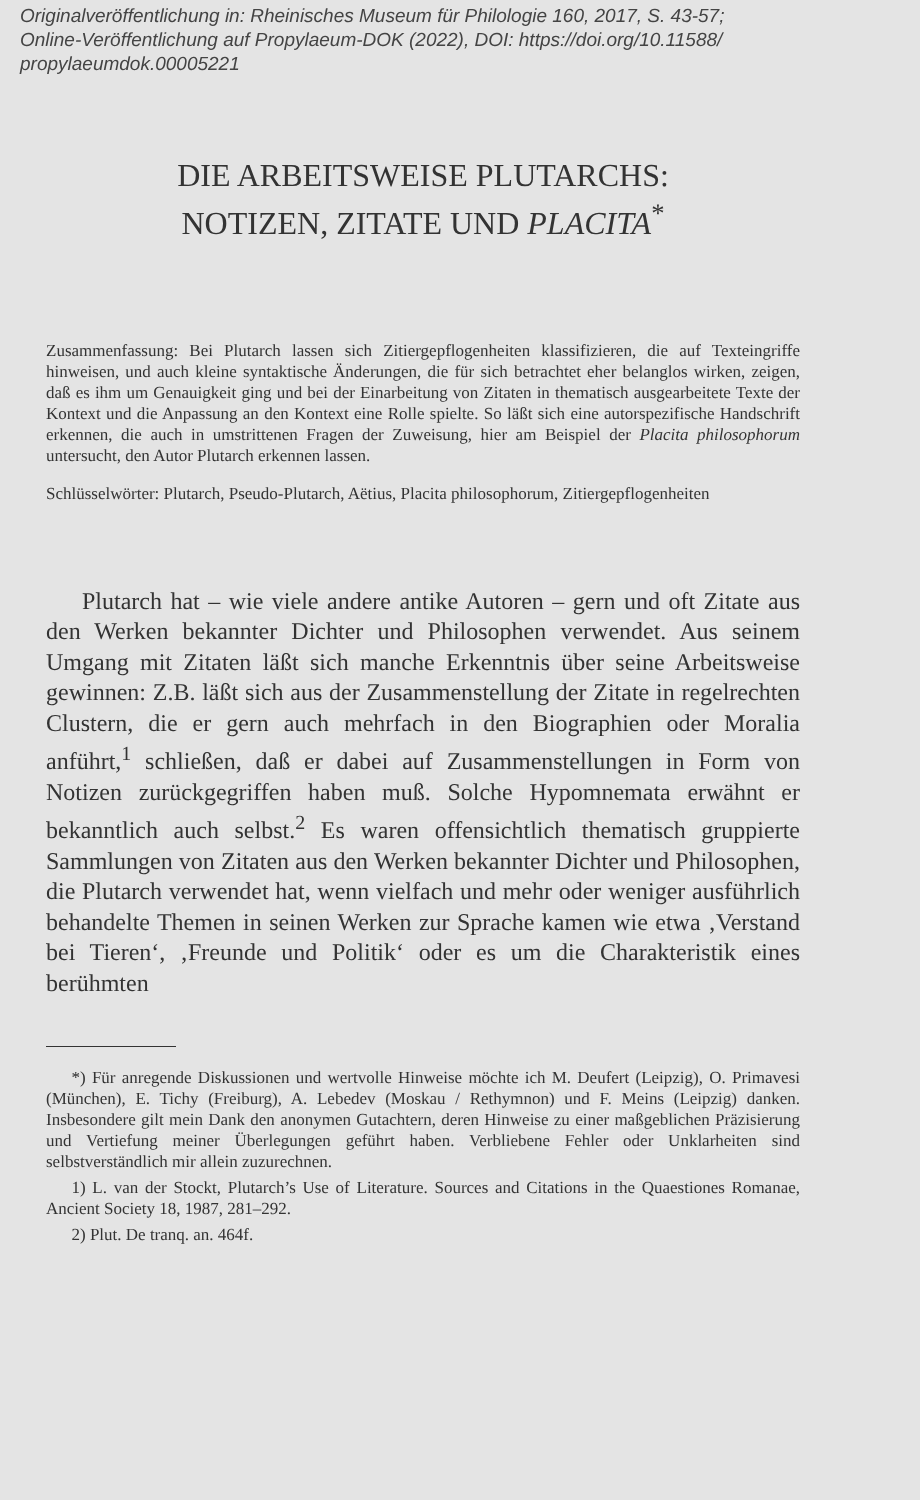Originalveröffentlichung in: Rheinisches Museum für Philologie 160, 2017, S. 43-57;
Online-Veröffentlichung auf Propylaeum-DOK (2022), DOI: https://doi.org/10.11588/
propylaeumdok.00005221
DIE ARBEITSWEISE PLUTARCHS:
NOTIZEN, ZITATE UND PLACITA<sup>*</sup>
Zusammenfassung: Bei Plutarch lassen sich Zitiergepflogenheiten klassifizieren, die auf Texteingriffe hinweisen, und auch kleine syntaktische Änderungen, die für sich betrachtet eher belanglos wirken, zeigen, daß es ihm um Genauigkeit ging und bei der Einarbeitung von Zitaten in thematisch ausgearbeitete Texte der Kontext und die Anpassung an den Kontext eine Rolle spielte. So läßt sich eine autorspezifische Handschrift erkennen, die auch in umstrittenen Fragen der Zuweisung, hier am Beispiel der Placita philosophorum untersucht, den Autor Plutarch erkennen lassen.
Schlüsselwörter: Plutarch, Pseudo-Plutarch, Aëtius, Placita philosophorum, Zitiergepflogenheiten
  Plutarch hat – wie viele andere antike Autoren – gern und oft Zitate aus den Werken bekannter Dichter und Philosophen verwendet. Aus seinem Umgang mit Zitaten läßt sich manche Erkenntnis über seine Arbeitsweise gewinnen: Z.B. läßt sich aus der Zusammenstellung der Zitate in regelrechten Clustern, die er gern auch mehrfach in den Biographien oder Moralia anführt,<sup>1</sup> schließen, daß er dabei auf Zusammenstellungen in Form von Notizen zurückgegriffen haben muß. Solche Hypomnemata erwähnt er bekanntlich auch selbst.<sup>2</sup> Es waren offensichtlich thematisch gruppierte Sammlungen von Zitaten aus den Werken bekannter Dichter und Philosophen, die Plutarch verwendet hat, wenn vielfach und mehr oder weniger ausführlich behandelte Themen in seinen Werken zur Sprache kamen wie etwa ‚Verstand bei Tieren‘, ‚Freunde und Politik‘ oder es um die Charakteristik eines berühmten
  *) Für anregende Diskussionen und wertvolle Hinweise möchte ich M. Deufert (Leipzig), O. Primavesi (München), E. Tichy (Freiburg), A. Lebedev (Moskau / Rethymnon) und F. Meins (Leipzig) danken. Insbesondere gilt mein Dank den anonymen Gutachtern, deren Hinweise zu einer maßgeblichen Präzisierung und Vertiefung meiner Überlegungen geführt haben. Verbliebene Fehler oder Unklarheiten sind selbstverständlich mir allein zuzurechnen.
  1) L. van der Stockt, Plutarch’s Use of Literature. Sources and Citations in the Quaestiones Romanae, Ancient Society 18, 1987, 281–292.
  2) Plut. De tranq. an. 464f.